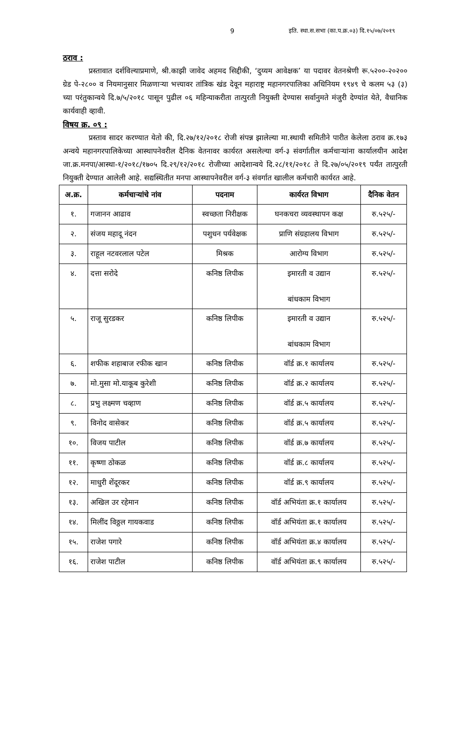9 इति. स्था.स.सभा (का.प.क्र.०३) दि.१५/०७/२०१९
ठराव :
प्रस्तावात दर्शविल्याप्रमाणे, श्री.काझी जावेद अहमद सिद्दीकी, ‘दुय्यम आवेक्षक’ या पदावर वेतनश्रेणी रू.५२००-२०२०० ग्रेड पे-२८०० व नियमानुसार मिळणाऱ्या भत्त्यावर तांत्रिक खंड देवून महाराष्ट्र महानगरपालिका अधिनियम १९४९ चे कलम ५३ (३) च्या परंतुकान्वये दि.७/५/२०१८ पासून पुढील ०६ महिन्याकरीता तात्पुरती नियुक्ती देण्यास सर्वानुमते मंजुरी देण्यांत येते, वैधानिक कार्यवाही व्हावी.
विषय क्र. ०९ :
प्रस्ताव सादर करण्यात येतो की, दि.२७/१२/२०१८ रोजी संपन्न झालेल्या मा.स्थायी समितीने पारीत केलेला ठराव क्र.१७३ अन्वये महानगरपालिकेच्या आस्थापनेवरील दैनिक वेतनावर कार्यरत असलेल्या वर्ग-३ संवर्गातील कर्मचाऱ्यांना कार्यालयीन आदेश जा.क्र.मनपा/आस्था-१/२०१८/१७०५ दि.२९/१२/२०१८ रोजीच्या आदेशान्वये दि.२८/११/२०१८ ते दि.२७/०५/२०१९ पर्यंत तात्पुरती नियुक्ती देण्यात आलेली आहे. सद्यस्थितीत मनपा आस्थापनेवरील वर्ग-३ संवर्गात खालील कर्मचारी कार्यरत आहे.
| अ.क्र. | कर्मचाऱ्यांचे नांव | पदनाम | कार्यरत विभाग | दैनिक वेतन |
| --- | --- | --- | --- | --- |
| १. | गजानन आढाव | स्वच्छता निरीक्षक | घनकचरा व्यवस्थापन कक्ष | रु.५२५/- |
| २. | संजय महादू नंदन | पशुधन पर्यवेक्षक | प्राणि संग्रहालय विभाग | रु.५२५/- |
| ३. | राहूल नटवरलाल पटेल | मिश्रक | आरोग्य विभाग | रु.५२५/- |
| ४. | दत्ता सरोदे | कनिष्ठ लिपीक | इमारती व उद्यान बांधकाम विभाग | रु.५२५/- |
| ५. | राजू सुरडकर | कनिष्ठ लिपीक | इमारती व उद्यान बांधकाम विभाग | रु.५२५/- |
| ६. | शफीक शहाबाज रफीक खान | कनिष्ठ लिपीक | वॉर्ड क्र.१ कार्यालय | रु.५२५/- |
| ७. | मो.मुसा मो.याकूब कुरेशी | कनिष्ठ लिपीक | वॉर्ड क्र.२ कार्यालय | रु.५२५/- |
| ८. | प्रभु लक्ष्मण चव्हाण | कनिष्ठ लिपीक | वॉर्ड क्र.५ कार्यालय | रु.५२५/- |
| ९. | विनोद वासेकर | कनिष्ठ लिपीक | वॉर्ड क्र.५ कार्यालय | रु.५२५/- |
| १०. | विजय पाटील | कनिष्ठ लिपीक | वॉर्ड क्र.७ कार्यालय | रु.५२५/- |
| ११. | कृष्णा ठोकळ | कनिष्ठ लिपीक | वॉर्ड क्र.८ कार्यालय | रु.५२५/- |
| १२. | माधुरी शेंदूरकर | कनिष्ठ लिपीक | वॉर्ड क्र.९ कार्यालय | रु.५२५/- |
| १३. | अखिल उर रहेमान | कनिष्ठ लिपीक | वॉर्ड अभियंता क्र.१ कार्यालय | रु.५२५/- |
| १४. | मिलींद विठ्ठल गायकवाड | कनिष्ठ लिपीक | वॉर्ड अभियंता क्र.१ कार्यालय | रु.५२५/- |
| १५. | राजेश पगारे | कनिष्ठ लिपीक | वॉर्ड अभियंता क्र.४ कार्यालय | रु.५२५/- |
| १६. | राजेश पाटील | कनिष्ठ लिपीक | वॉर्ड अभियंता क्र.९ कार्यालय | रु.५२५/- |